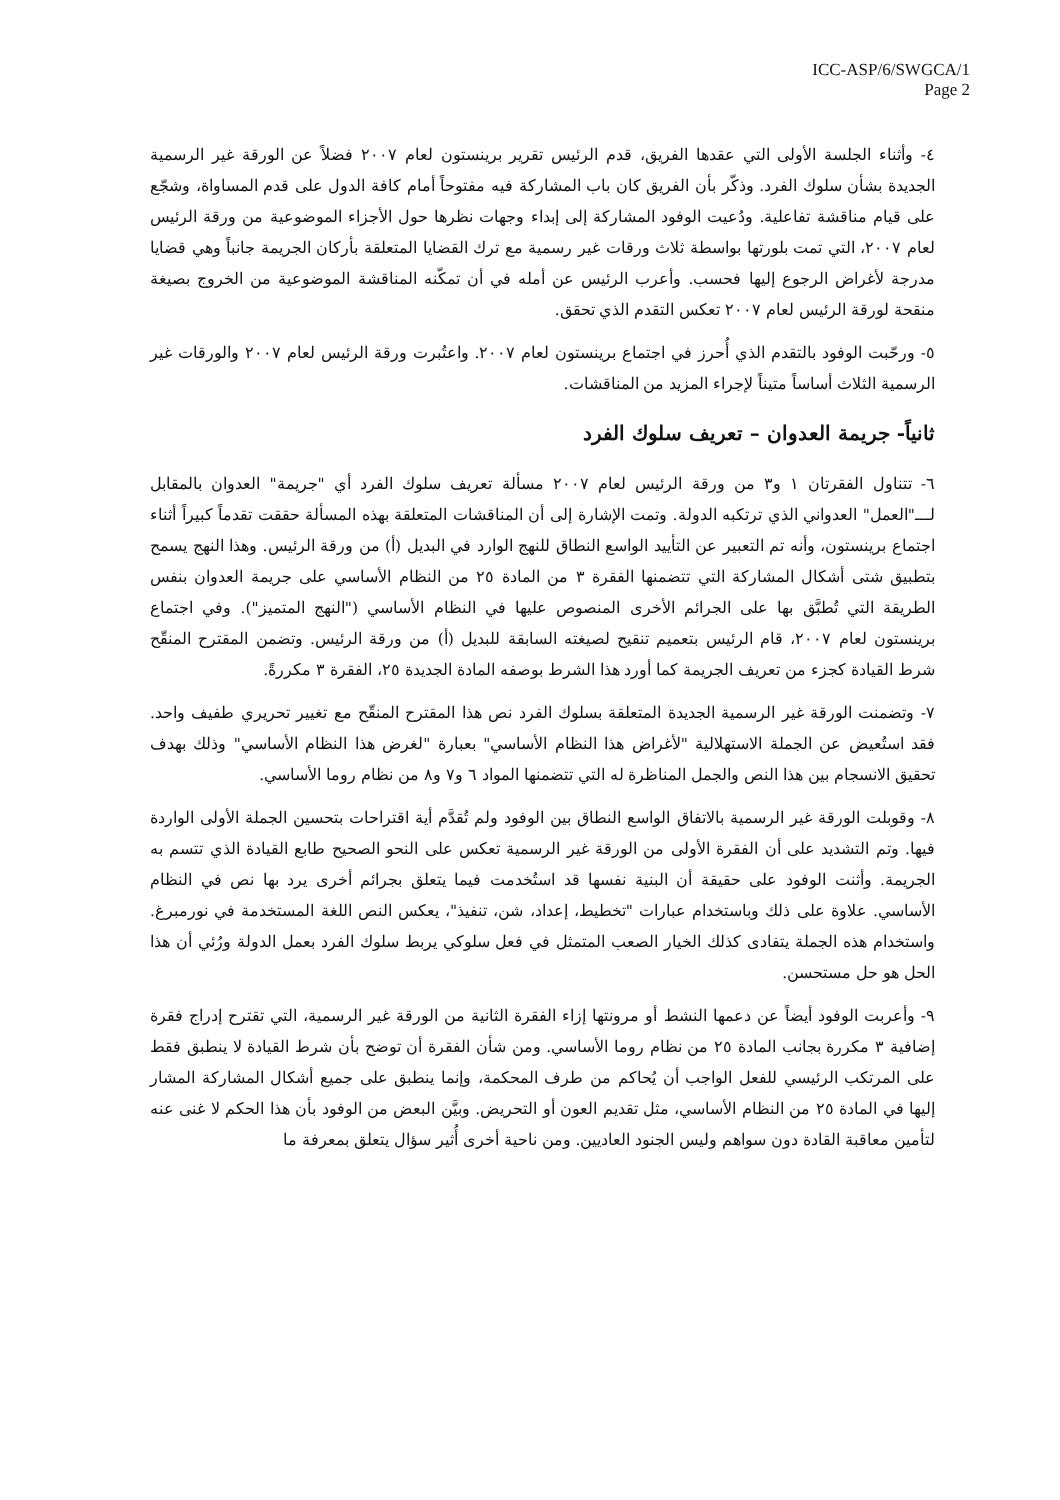ICC-ASP/6/SWGCA/1
Page 2
٤- وأثناء الجلسة الأولى التي عقدها الفريق، قدم الرئيس تقرير برينستون لعام ٢٠٠٧ فضلاً عن الورقة غير الرسمية الجديدة بشأن سلوك الفرد. وذكّر بأن الفريق كان باب المشاركة فيه مفتوحاً أمام كافة الدول على قدم المساواة، وشجّع على قيام مناقشة تفاعلية. ودُعيت الوفود المشاركة إلى إبداء وجهات نظرها حول الأجزاء الموضوعية من ورقة الرئيس لعام ٢٠٠٧، التي تمت بلورتها بواسطة ثلاث ورقات غير رسمية مع ترك القضايا المتعلقة بأركان الجريمة جانباً وهي قضايا مدرجة لأغراض الرجوع إليها فحسب. وأعرب الرئيس عن أمله في أن تمكّنه المناقشة الموضوعية من الخروج بصيغة منقحة لورقة الرئيس لعام ٢٠٠٧ تعكس التقدم الذي تحقق.
٥- ورحّبت الوفود بالتقدم الذي أُحرز في اجتماع برينستون لعام ٢٠٠٧. واعتُبرت ورقة الرئيس لعام ٢٠٠٧ والورقات غير الرسمية الثلاث أساساً متيناً لإجراء المزيد من المناقشات.
ثانياً- جريمة العدوان – تعريف سلوك الفرد
٦- تتناول الفقرتان ١ و٣ من ورقة الرئيس لعام ٢٠٠٧ مسألة تعريف سلوك الفرد أي "جريمة" العدوان بالمقابل لـــ"العمل" العدواني الذي ترتكبه الدولة. وتمت الإشارة إلى أن المناقشات المتعلقة بهذه المسألة حققت تقدماً كبيراً أثناء اجتماع برينستون، وأنه تم التعبير عن التأييد الواسع النطاق للنهج الوارد في البديل (أ) من ورقة الرئيس. وهذا النهج يسمح بتطبيق شتى أشكال المشاركة التي تتضمنها الفقرة ٣ من المادة ٢٥ من النظام الأساسي على جريمة العدوان بنفس الطريقة التي تُطبَّق بها على الجرائم الأخرى المنصوص عليها في النظام الأساسي ("النهج المتميز"). وفي اجتماع برينستون لعام ٢٠٠٧، قام الرئيس بتعميم تنقيح لصيغته السابقة للبديل (أ) من ورقة الرئيس. وتضمن المقترح المنقّح شرط القيادة كجزء من تعريف الجريمة كما أورد هذا الشرط بوصفه المادة الجديدة ٢٥، الفقرة ٣ مكررةً.
٧- وتضمنت الورقة غير الرسمية الجديدة المتعلقة بسلوك الفرد نص هذا المقترح المنقّح مع تغيير تحريري طفيف واحد. فقد استُعيض عن الجملة الاستهلالية "لأغراض هذا النظام الأساسي" بعبارة "لغرض هذا النظام الأساسي" وذلك بهدف تحقيق الانسجام بين هذا النص والجمل المناظرة له التي تتضمنها المواد ٦ و٧ و٨ من نظام روما الأساسي.
٨- وقوبلت الورقة غير الرسمية بالاتفاق الواسع النطاق بين الوفود ولم تُقدَّم أية اقتراحات بتحسين الجملة الأولى الواردة فيها. وتم التشديد على أن الفقرة الأولى من الورقة غير الرسمية تعكس على النحو الصحيح طابع القيادة الذي تتسم به الجريمة. وأثنت الوفود على حقيقة أن البنية نفسها قد استُخدمت فيما يتعلق بجرائم أخرى يرد بها نص في النظام الأساسي. علاوة على ذلك وباستخدام عبارات "تخطيط، إعداد، شن، تنفيذ"، يعكس النص اللغة المستخدمة في نورمبرغ. واستخدام هذه الجملة يتفادى كذلك الخيار الصعب المتمثل في فعل سلوكي يربط سلوك الفرد بعمل الدولة ورُئي أن هذا الحل هو حل مستحسن.
٩- وأعربت الوفود أيضاً عن دعمها النشط أو مرونتها إزاء الفقرة الثانية من الورقة غير الرسمية، التي تقترح إدراج فقرة إضافية ٣ مكررة بجانب المادة ٢٥ من نظام روما الأساسي. ومن شأن الفقرة أن توضح بأن شرط القيادة لا ينطبق فقط على المرتكب الرئيسي للفعل الواجب أن يُحاكم من طرف المحكمة، وإنما ينطبق على جميع أشكال المشاركة المشار إليها في المادة ٢٥ من النظام الأساسي، مثل تقديم العون أو التحريض. وبيَّن البعض من الوفود بأن هذا الحكم لا غنى عنه لتأمين معاقبة القادة دون سواهم وليس الجنود العاديين. ومن ناحية أخرى أُثير سؤال يتعلق بمعرفة ما